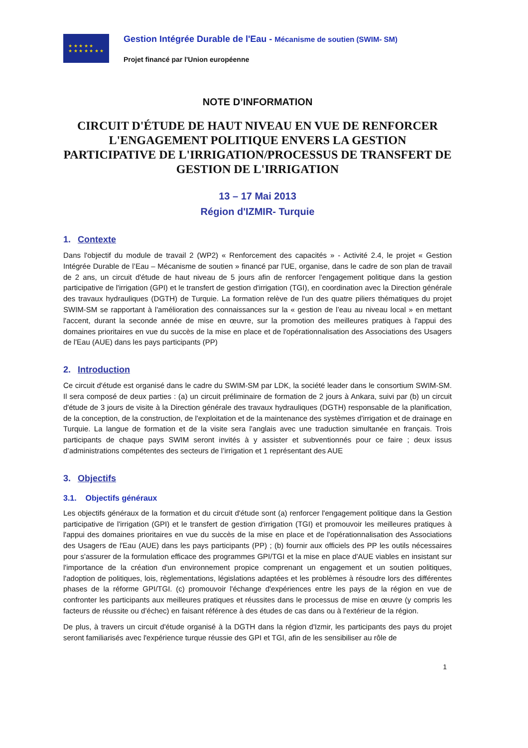★ ★ ★ ★ ★
★ ★ ★ ★ ★ ★ ★
Gestion Intégrée Durable de l'Eau - Mécanisme de soutien (SWIM- SM)
Projet financé par l'Union européenne
NOTE D’INFORMATION
CIRCUIT D'ÉTUDE DE HAUT NIVEAU EN VUE DE RENFORCER L'ENGAGEMENT POLITIQUE ENVERS LA GESTION PARTICIPATIVE DE L'IRRIGATION/PROCESSUS DE TRANSFERT DE GESTION DE L'IRRIGATION
13 – 17 Mai 2013
Région d'IZMIR- Turquie
1. Contexte
Dans l'objectif du module de travail 2 (WP2) « Renforcement des capacités » - Activité 2.4, le projet « Gestion Intégrée Durable de l’Eau – Mécanisme de soutien » financé par l'UE, organise, dans le cadre de son plan de travail de 2 ans, un circuit d'étude de haut niveau de 5 jours afin de renforcer l'engagement politique dans la gestion participative de l'irrigation (GPI) et le transfert de gestion d'irrigation (TGI), en coordination avec la Direction générale des travaux hydrauliques (DGTH) de Turquie. La formation relève de l'un des quatre piliers thématiques du projet SWIM-SM se rapportant à l'amélioration des connaissances sur la « gestion de l’eau au niveau local » en mettant l'accent, durant la seconde année de mise en œuvre, sur la promotion des meilleures pratiques à l'appui des domaines prioritaires en vue du succès de la mise en place et de l'opérationnalisation des Associations des Usagers de l'Eau (AUE) dans les pays participants (PP)
2. Introduction
Ce circuit d'étude est organisé dans le cadre du SWIM-SM par LDK, la société leader dans le consortium SWIM-SM. Il sera composé de deux parties : (a) un circuit préliminaire de formation de 2 jours à Ankara, suivi par (b) un circuit d'étude de 3 jours de visite à la Direction générale des travaux hydrauliques (DGTH) responsable de la planification, de la conception, de la construction, de l'exploitation et de la maintenance des systèmes d'irrigation et de drainage en Turquie. La langue de formation et de la visite sera l'anglais avec une traduction simultanée en français. Trois participants de chaque pays SWIM seront invités à y assister et subventionnés pour ce faire ; deux issus d’administrations compétentes des secteurs de l’irrigation et 1 représentant des AUE
3. Objectifs
3.1. Objectifs généraux
Les objectifs généraux de la formation et du circuit d'étude sont (a) renforcer l'engagement politique dans la Gestion participative de l'irrigation (GPI) et le transfert de gestion d'irrigation (TGI) et promouvoir les meilleures pratiques à l'appui des domaines prioritaires en vue du succès de la mise en place et de l'opérationnalisation des Associations des Usagers de l'Eau (AUE) dans les pays participants (PP) ; (b) fournir aux officiels des PP les outils nécessaires pour s'assurer de la formulation efficace des programmes GPI/TGI et la mise en place d'AUE viables en insistant sur l'importance de la création d'un environnement propice comprenant un engagement et un soutien politiques, l'adoption de politiques, lois, règlementations, législations adaptées et les problèmes à résoudre lors des différentes phases de la réforme GPI/TGI. (c) promouvoir l'échange d'expériences entre les pays de la région en vue de confronter les participants aux meilleures pratiques et réussites dans le processus de mise en œuvre (y compris les facteurs de réussite ou d’échec) en faisant référence à des études de cas dans ou à l'extérieur de la région.
De plus, à travers un circuit d'étude organisé à la DGTH dans la région d'Izmir, les participants des pays du projet seront familiarisés avec l'expérience turque réussie des GPI et TGI, afin de les sensibiliser au rôle de
1